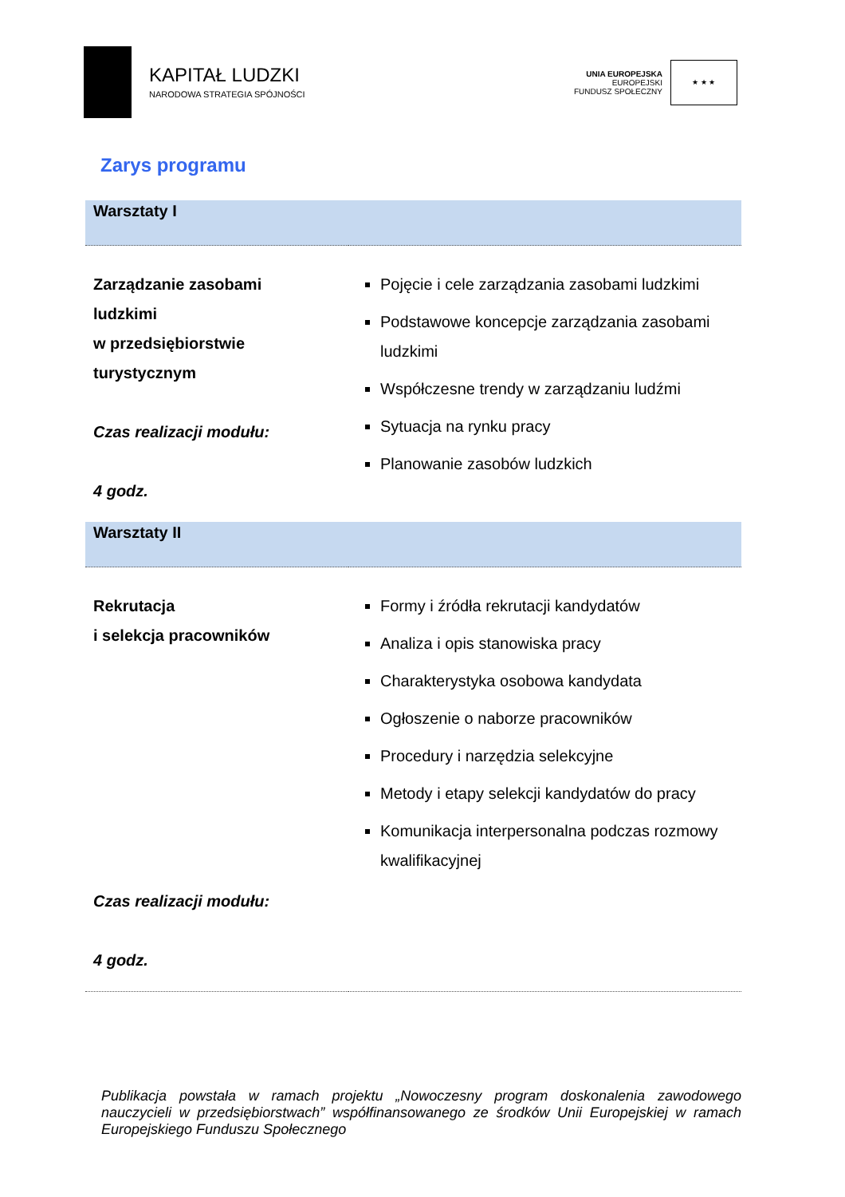KAPITAŁ LUDZKI
NARODOWA STRATEGIA SPÓJNOŚCI
UNIA EUROPEJSKA
EUROPEJSKI
FUNDUSZ SPOŁECZNY
★ ★ ★
Zarys programu
| Warsztaty I | |
| Zarządzanie zasobami ludzkimi w przedsiębiorstwie turystycznym Czas realizacji modułu: 4 godz. | Pojęcie i cele zarządzania zasobami ludzkimi Podstawowe koncepcje zarządzania zasobami ludzkimi Współczesne trendy w zarządzaniu ludźmi Sytuacja na rynku pracy Planowanie zasobów ludzkich |
| Warsztaty II | |
| Rekrutacja i selekcja pracowników Czas realizacji modułu: 4 godz. | Formy i źródła rekrutacji kandydatów Analiza i opis stanowiska pracy Charakterystyka osobowa kandydata Ogłoszenie o naborze pracowników Procedury i narzędzia selekcyjne Metody i etapy selekcji kandydatów do pracy Komunikacja interpersonalna podczas rozmowy kwalifikacyjnej |
Publikacja powstała w ramach projektu „Nowoczesny program doskonalenia zawodowego nauczycieli w przedsiębiorstwach” współfinansowanego ze środków Unii Europejskiej w ramach Europejskiego Funduszu Społecznego